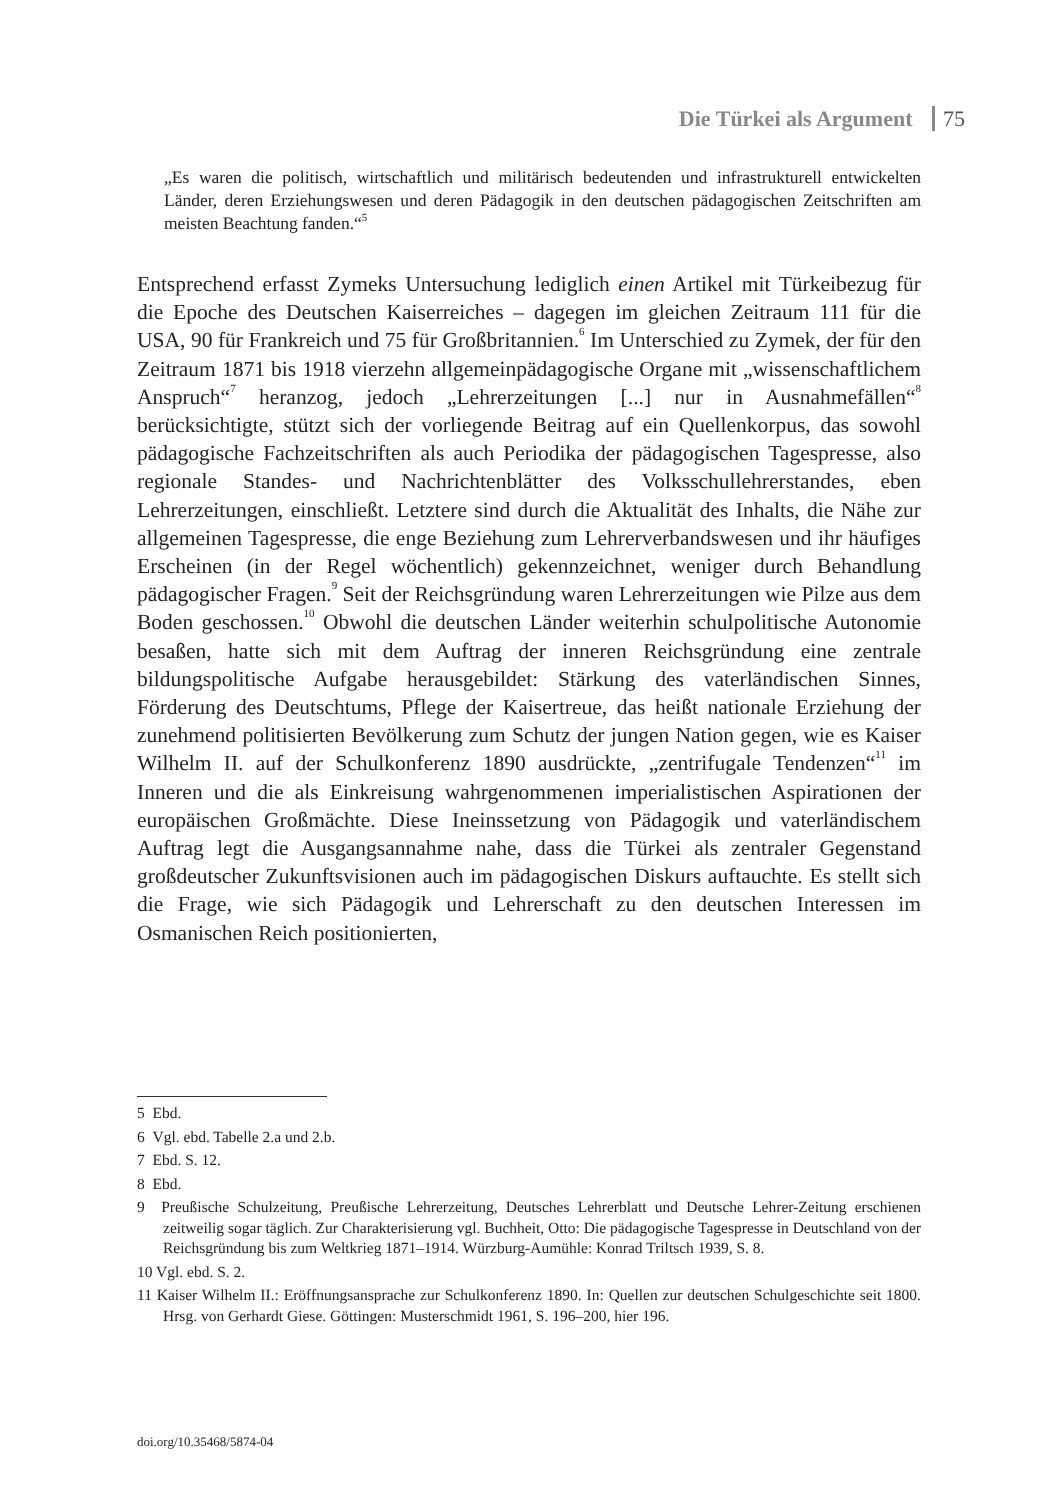Die Türkei als Argument 75
„Es waren die politisch, wirtschaftlich und militärisch bedeutenden und infrastrukturell entwickelten Länder, deren Erziehungswesen und deren Pädagogik in den deutschen pädagogischen Zeitschriften am meisten Beachtung fanden.“<sup>5</sup>
Entsprechend erfasst Zymeks Untersuchung lediglich einen Artikel mit Türkeibezug für die Epoche des Deutschen Kaiserreiches – dagegen im gleichen Zeitraum 111 für die USA, 90 für Frankreich und 75 für Großbritannien.<sup>6</sup> Im Unterschied zu Zymek, der für den Zeitraum 1871 bis 1918 vierzehn allgemeinpädagogische Organe mit „wissenschaftlichem Anspruch“<sup>7</sup> heranzog, jedoch „Lehrerzeitungen [...] nur in Ausnahmefällen“<sup>8</sup> berücksichtigte, stützt sich der vorliegende Beitrag auf ein Quellenkorpus, das sowohl pädagogische Fachzeitschriften als auch Periodika der pädagogischen Tagespresse, also regionale Standes- und Nachrichtenblätter des Volksschullehrerstandes, eben Lehrerzeitungen, einschließt. Letztere sind durch die Aktualität des Inhalts, die Nähe zur allgemeinen Tagespresse, die enge Beziehung zum Lehrerverbandswesen und ihr häufiges Erscheinen (in der Regel wöchentlich) gekennzeichnet, weniger durch Behandlung pädagogischer Fragen.<sup>9</sup> Seit der Reichsgründung waren Lehrerzeitungen wie Pilze aus dem Boden geschossen.<sup>10</sup> Obwohl die deutschen Länder weiterhin schulpolitische Autonomie besaßen, hatte sich mit dem Auftrag der inneren Reichsgründung eine zentrale bildungspolitische Aufgabe herausgebildet: Stärkung des vaterländischen Sinnes, Förderung des Deutschtums, Pflege der Kaisertreue, das heißt nationale Erziehung der zunehmend politisierten Bevölkerung zum Schutz der jungen Nation gegen, wie es Kaiser Wilhelm II. auf der Schulkonferenz 1890 ausdrückte, „zentrifugale Tendenzen“<sup>11</sup> im Inneren und die als Einkreisung wahrgenommenen imperialistischen Aspirationen der europäischen Großmächte. Diese Ineinssetzung von Pädagogik und vaterländischem Auftrag legt die Ausgangsannahme nahe, dass die Türkei als zentraler Gegenstand großdeutscher Zukunftsvisionen auch im pädagogischen Diskurs auftauchte. Es stellt sich die Frage, wie sich Pädagogik und Lehrerschaft zu den deutschen Interessen im Osmanischen Reich positionierten,
5 Ebd.
6 Vgl. ebd. Tabelle 2.a und 2.b.
7 Ebd. S. 12.
8 Ebd.
9 Preußische Schulzeitung, Preußische Lehrerzeitung, Deutsches Lehrerblatt und Deutsche Lehrer-Zeitung erschienen zeitweilig sogar täglich. Zur Charakterisierung vgl. Buchheit, Otto: Die pädagogische Tagespresse in Deutschland von der Reichsgründung bis zum Weltkrieg 1871–1914. Würzburg-Aumühle: Konrad Triltsch 1939, S. 8.
10 Vgl. ebd. S. 2.
11 Kaiser Wilhelm II.: Eröffnungsansprache zur Schulkonferenz 1890. In: Quellen zur deutschen Schulgeschichte seit 1800. Hrsg. von Gerhardt Giese. Göttingen: Musterschmidt 1961, S. 196–200, hier 196.
doi.org/10.35468/5874-04